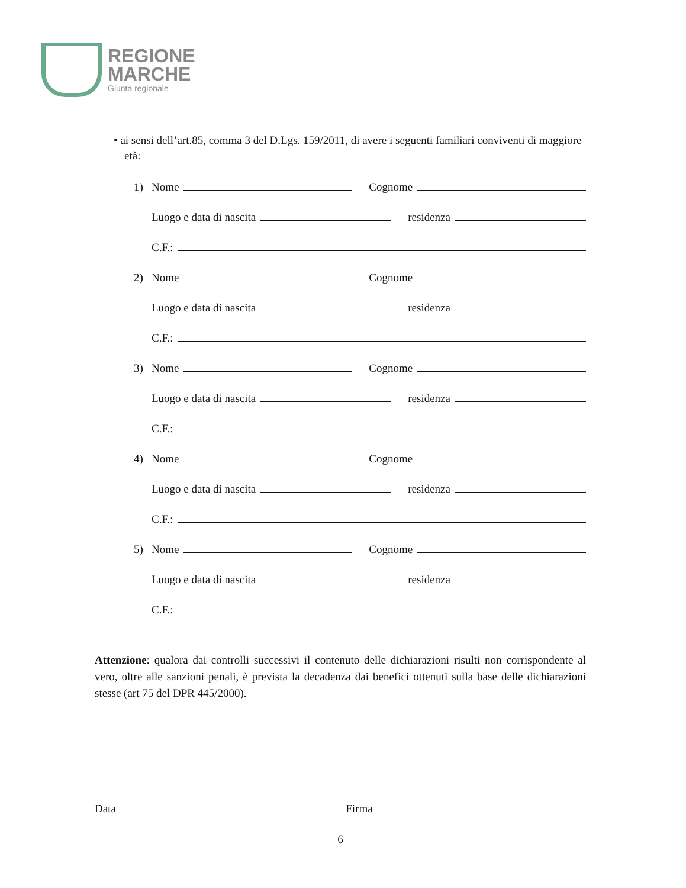REGIONE
MARCHE
Giunta regionale
• ai sensi dell’art.85, comma 3 del D.Lgs. 159/2011, di avere i seguenti familiari conviventi di maggiore età:
1) Nome Cognome
Luogo e data di nascita residenza
C.F.:
2) Nome Cognome
Luogo e data di nascita residenza
C.F.:
3) Nome Cognome
Luogo e data di nascita residenza
C.F.:
4) Nome Cognome
Luogo e data di nascita residenza
C.F.:
5) Nome Cognome
Luogo e data di nascita residenza
C.F.:
Attenzione: qualora dai controlli successivi il contenuto delle dichiarazioni risulti non corrispondente al vero, oltre alle sanzioni penali, è prevista la decadenza dai benefici ottenuti sulla base delle dichiarazioni stesse (art 75 del DPR 445/2000).
Data Firma
6